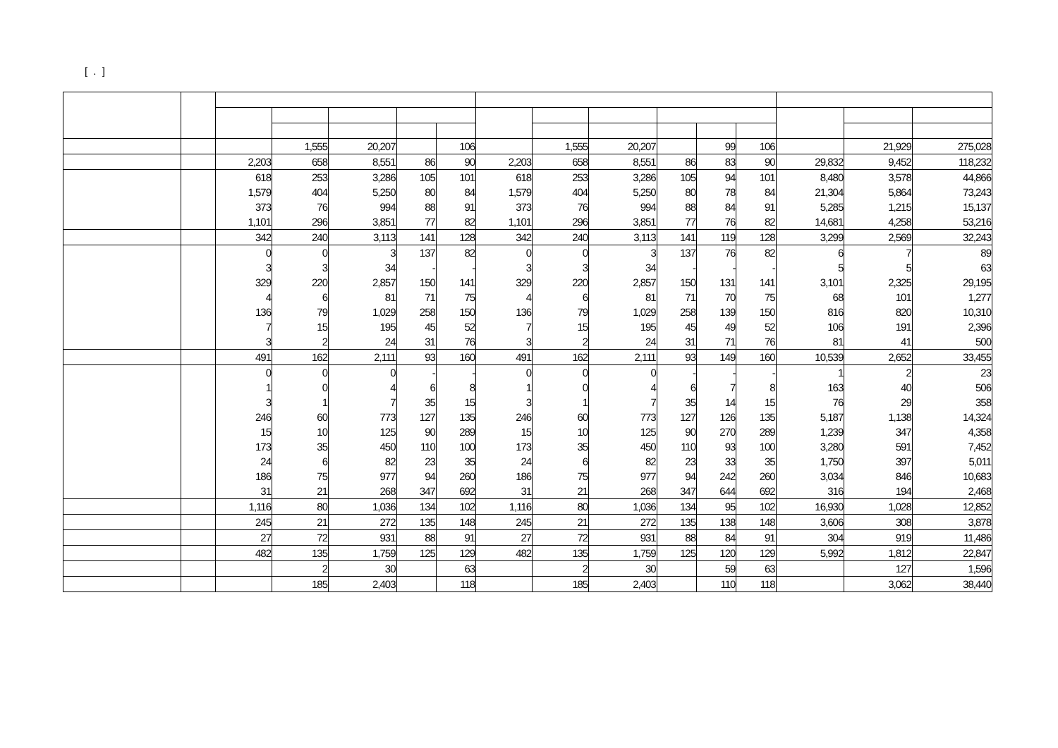[ . ]
| | | | 1,555 | 20,207 | | 106 | | 1,555 | 20,207 | | 99 | 106 | | 21,929 | 275,028 |
| | | 2,203 | 658 | 8,551 | 86 | 90 | 2,203 | 658 | 8,551 | 86 | 83 | 90 | 29,832 | 9,452 | 118,232 |
| | | 618 | 253 | 3,286 | 105 | 101 | 618 | 253 | 3,286 | 105 | 94 | 101 | 8,480 | 3,578 | 44,866 |
| | | 1,579 | 404 | 5,250 | 80 | 84 | 1,579 | 404 | 5,250 | 80 | 78 | 84 | 21,304 | 5,864 | 73,243 |
| | | 373 | 76 | 994 | 88 | 91 | 373 | 76 | 994 | 88 | 84 | 91 | 5,285 | 1,215 | 15,137 |
| | | 1,101 | 296 | 3,851 | 77 | 82 | 1,101 | 296 | 3,851 | 77 | 76 | 82 | 14,681 | 4,258 | 53,216 |
| | | 342 | 240 | 3,113 | 141 | 128 | 342 | 240 | 3,113 | 141 | 119 | 128 | 3,299 | 2,569 | 32,243 |
| | | 0 | 0 | 3 | 137 | 82 | 0 | 0 | 3 | 137 | 76 | 82 | 6 | 7 | 89 |
| | | 3 | 3 | 34 | - | - | 3 | 3 | 34 | - | - | - | 5 | 5 | 63 |
| | | 329 | 220 | 2,857 | 150 | 141 | 329 | 220 | 2,857 | 150 | 131 | 141 | 3,101 | 2,325 | 29,195 |
| | | 4 | 6 | 81 | 71 | 75 | 4 | 6 | 81 | 71 | 70 | 75 | 68 | 101 | 1,277 |
| | | 136 | 79 | 1,029 | 258 | 150 | 136 | 79 | 1,029 | 258 | 139 | 150 | 816 | 820 | 10,310 |
| | | 7 | 15 | 195 | 45 | 52 | 7 | 15 | 195 | 45 | 49 | 52 | 106 | 191 | 2,396 |
| | | 3 | 2 | 24 | 31 | 76 | 3 | 2 | 24 | 31 | 71 | 76 | 81 | 41 | 500 |
| | | 491 | 162 | 2,111 | 93 | 160 | 491 | 162 | 2,111 | 93 | 149 | 160 | 10,539 | 2,652 | 33,455 |
| | | 0 | 0 | 0 | - | - | 0 | 0 | 0 | - | - | - | 1 | 2 | 23 |
| | | 1 | 0 | 4 | 6 | 8 | 1 | 0 | 4 | 6 | 7 | 8 | 163 | 40 | 506 |
| | | 3 | 1 | 7 | 35 | 15 | 3 | 1 | 7 | 35 | 14 | 15 | 76 | 29 | 358 |
| | | 246 | 60 | 773 | 127 | 135 | 246 | 60 | 773 | 127 | 126 | 135 | 5,187 | 1,138 | 14,324 |
| | | 15 | 10 | 125 | 90 | 289 | 15 | 10 | 125 | 90 | 270 | 289 | 1,239 | 347 | 4,358 |
| | | 173 | 35 | 450 | 110 | 100 | 173 | 35 | 450 | 110 | 93 | 100 | 3,280 | 591 | 7,452 |
| | | 24 | 6 | 82 | 23 | 35 | 24 | 6 | 82 | 23 | 33 | 35 | 1,750 | 397 | 5,011 |
| | | 186 | 75 | 977 | 94 | 260 | 186 | 75 | 977 | 94 | 242 | 260 | 3,034 | 846 | 10,683 |
| | | 31 | 21 | 268 | 347 | 692 | 31 | 21 | 268 | 347 | 644 | 692 | 316 | 194 | 2,468 |
| | | 1,116 | 80 | 1,036 | 134 | 102 | 1,116 | 80 | 1,036 | 134 | 95 | 102 | 16,930 | 1,028 | 12,852 |
| | | 245 | 21 | 272 | 135 | 148 | 245 | 21 | 272 | 135 | 138 | 148 | 3,606 | 308 | 3,878 |
| | | 27 | 72 | 931 | 88 | 91 | 27 | 72 | 931 | 88 | 84 | 91 | 304 | 919 | 11,486 |
| | | 482 | 135 | 1,759 | 125 | 129 | 482 | 135 | 1,759 | 125 | 120 | 129 | 5,992 | 1,812 | 22,847 |
| | | | 2 | 30 | | 63 | | 2 | 30 | | 59 | 63 | | 127 | 1,596 |
| | | | 185 | 2,403 | | 118 | | 185 | 2,403 | | 110 | 118 | | 3,062 | 38,440 |